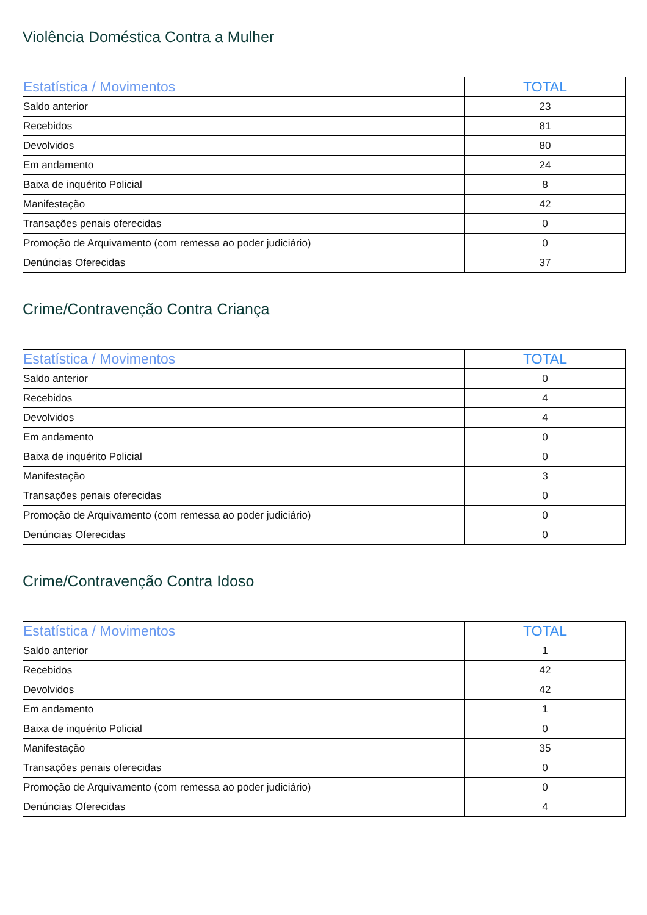Violência Doméstica Contra a Mulher
| Estatística / Movimentos | TOTAL |
| --- | --- |
| Saldo anterior | 23 |
| Recebidos | 81 |
| Devolvidos | 80 |
| Em andamento | 24 |
| Baixa de inquérito Policial | 8 |
| Manifestação | 42 |
| Transações penais oferecidas | 0 |
| Promoção de Arquivamento (com remessa ao poder judiciário) | 0 |
| Denúncias Oferecidas | 37 |
Crime/Contravenção Contra Criança
| Estatística / Movimentos | TOTAL |
| --- | --- |
| Saldo anterior | 0 |
| Recebidos | 4 |
| Devolvidos | 4 |
| Em andamento | 0 |
| Baixa de inquérito Policial | 0 |
| Manifestação | 3 |
| Transações penais oferecidas | 0 |
| Promoção de Arquivamento (com remessa ao poder judiciário) | 0 |
| Denúncias Oferecidas | 0 |
Crime/Contravenção Contra Idoso
| Estatística / Movimentos | TOTAL |
| --- | --- |
| Saldo anterior | 1 |
| Recebidos | 42 |
| Devolvidos | 42 |
| Em andamento | 1 |
| Baixa de inquérito Policial | 0 |
| Manifestação | 35 |
| Transações penais oferecidas | 0 |
| Promoção de Arquivamento (com remessa ao poder judiciário) | 0 |
| Denúncias Oferecidas | 4 |